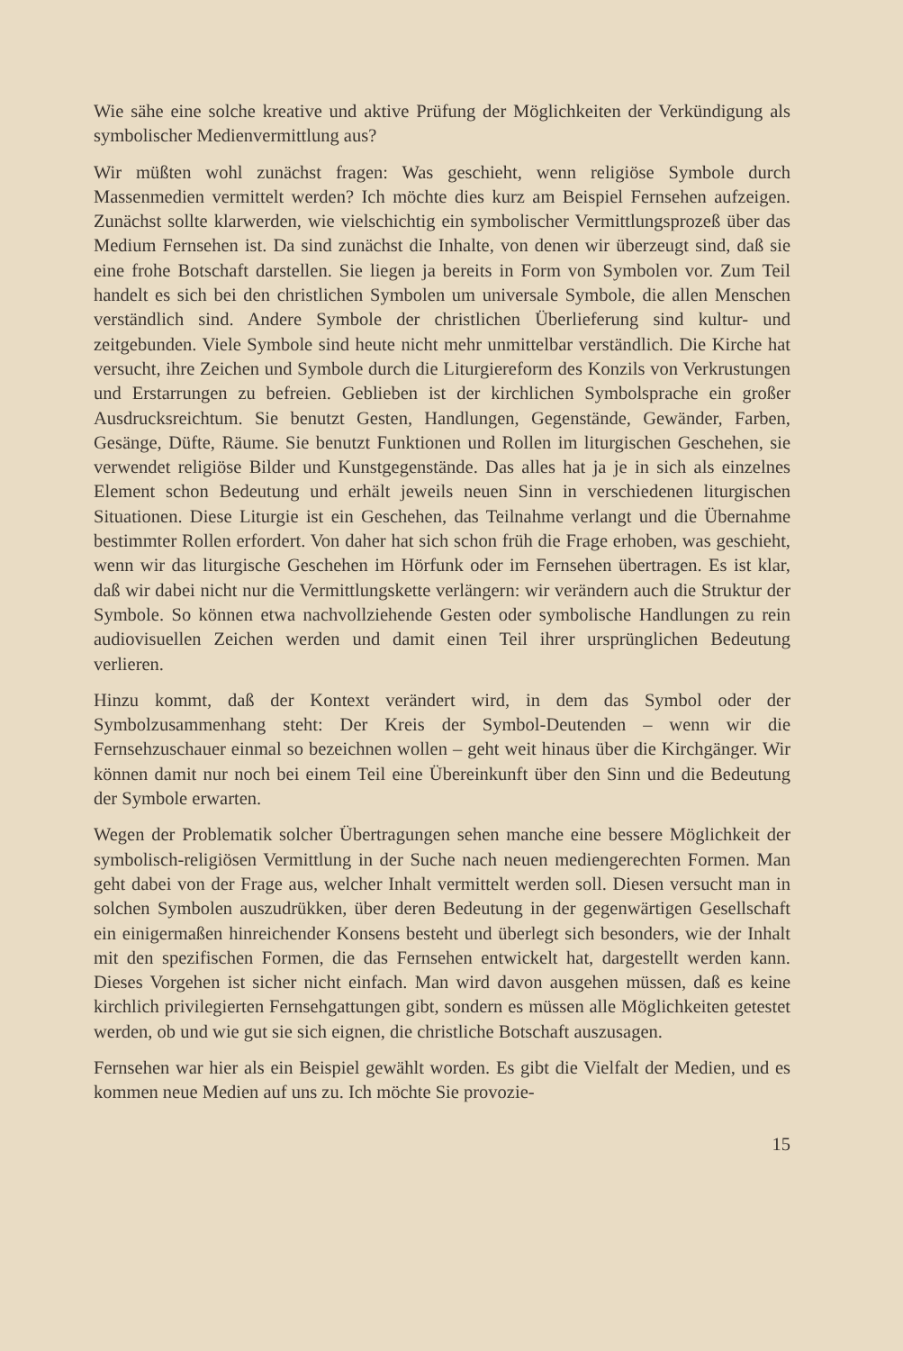Wie sähe eine solche kreative und aktive Prüfung der Möglichkeiten der Verkündigung als symbolischer Medienvermittlung aus?
Wir müßten wohl zunächst fragen: Was geschieht, wenn religiöse Symbole durch Massenmedien vermittelt werden? Ich möchte dies kurz am Beispiel Fernsehen aufzeigen. Zunächst sollte klarwerden, wie vielschichtig ein symbolischer Vermittlungsprozeß über das Medium Fernsehen ist. Da sind zunächst die Inhalte, von denen wir überzeugt sind, daß sie eine frohe Botschaft darstellen. Sie liegen ja bereits in Form von Symbolen vor. Zum Teil handelt es sich bei den christlichen Symbolen um universale Symbole, die allen Menschen verständlich sind. Andere Symbole der christlichen Überlieferung sind kultur- und zeitgebunden. Viele Symbole sind heute nicht mehr unmittelbar verständlich. Die Kirche hat versucht, ihre Zeichen und Symbole durch die Liturgiereform des Konzils von Verkrustungen und Erstarrungen zu befreien. Geblieben ist der kirchlichen Symbolsprache ein großer Ausdrucksreichtum. Sie benutzt Gesten, Handlungen, Gegenstände, Gewänder, Farben, Gesänge, Düfte, Räume. Sie benutzt Funktionen und Rollen im liturgischen Geschehen, sie verwendet religiöse Bilder und Kunstgegenstände. Das alles hat ja je in sich als einzelnes Element schon Bedeutung und erhält jeweils neuen Sinn in verschiedenen liturgischen Situationen. Diese Liturgie ist ein Geschehen, das Teilnahme verlangt und die Übernahme bestimmter Rollen erfordert. Von daher hat sich schon früh die Frage erhoben, was geschieht, wenn wir das liturgische Geschehen im Hörfunk oder im Fernsehen übertragen. Es ist klar, daß wir dabei nicht nur die Vermittlungskette verlängern: wir verändern auch die Struktur der Symbole. So können etwa nachvollziehende Gesten oder symbolische Handlungen zu rein audiovisuellen Zeichen werden und damit einen Teil ihrer ursprünglichen Bedeutung verlieren.
Hinzu kommt, daß der Kontext verändert wird, in dem das Symbol oder der Symbolzusammenhang steht: Der Kreis der Symbol-Deutenden – wenn wir die Fernsehzuschauer einmal so bezeichnen wollen – geht weit hinaus über die Kirchgänger. Wir können damit nur noch bei einem Teil eine Übereinkunft über den Sinn und die Bedeutung der Symbole erwarten.
Wegen der Problematik solcher Übertragungen sehen manche eine bessere Möglichkeit der symbolisch-religiösen Vermittlung in der Suche nach neuen mediengerechten Formen. Man geht dabei von der Frage aus, welcher Inhalt vermittelt werden soll. Diesen versucht man in solchen Symbolen auszudrükken, über deren Bedeutung in der gegenwärtigen Gesellschaft ein einigermaßen hinreichender Konsens besteht und überlegt sich besonders, wie der Inhalt mit den spezifischen Formen, die das Fernsehen entwickelt hat, dargestellt werden kann. Dieses Vorgehen ist sicher nicht einfach. Man wird davon ausgehen müssen, daß es keine kirchlich privilegierten Fernsehgattungen gibt, sondern es müssen alle Möglichkeiten getestet werden, ob und wie gut sie sich eignen, die christliche Botschaft auszusagen.
Fernsehen war hier als ein Beispiel gewählt worden. Es gibt die Vielfalt der Medien, und es kommen neue Medien auf uns zu. Ich möchte Sie provozie-
15